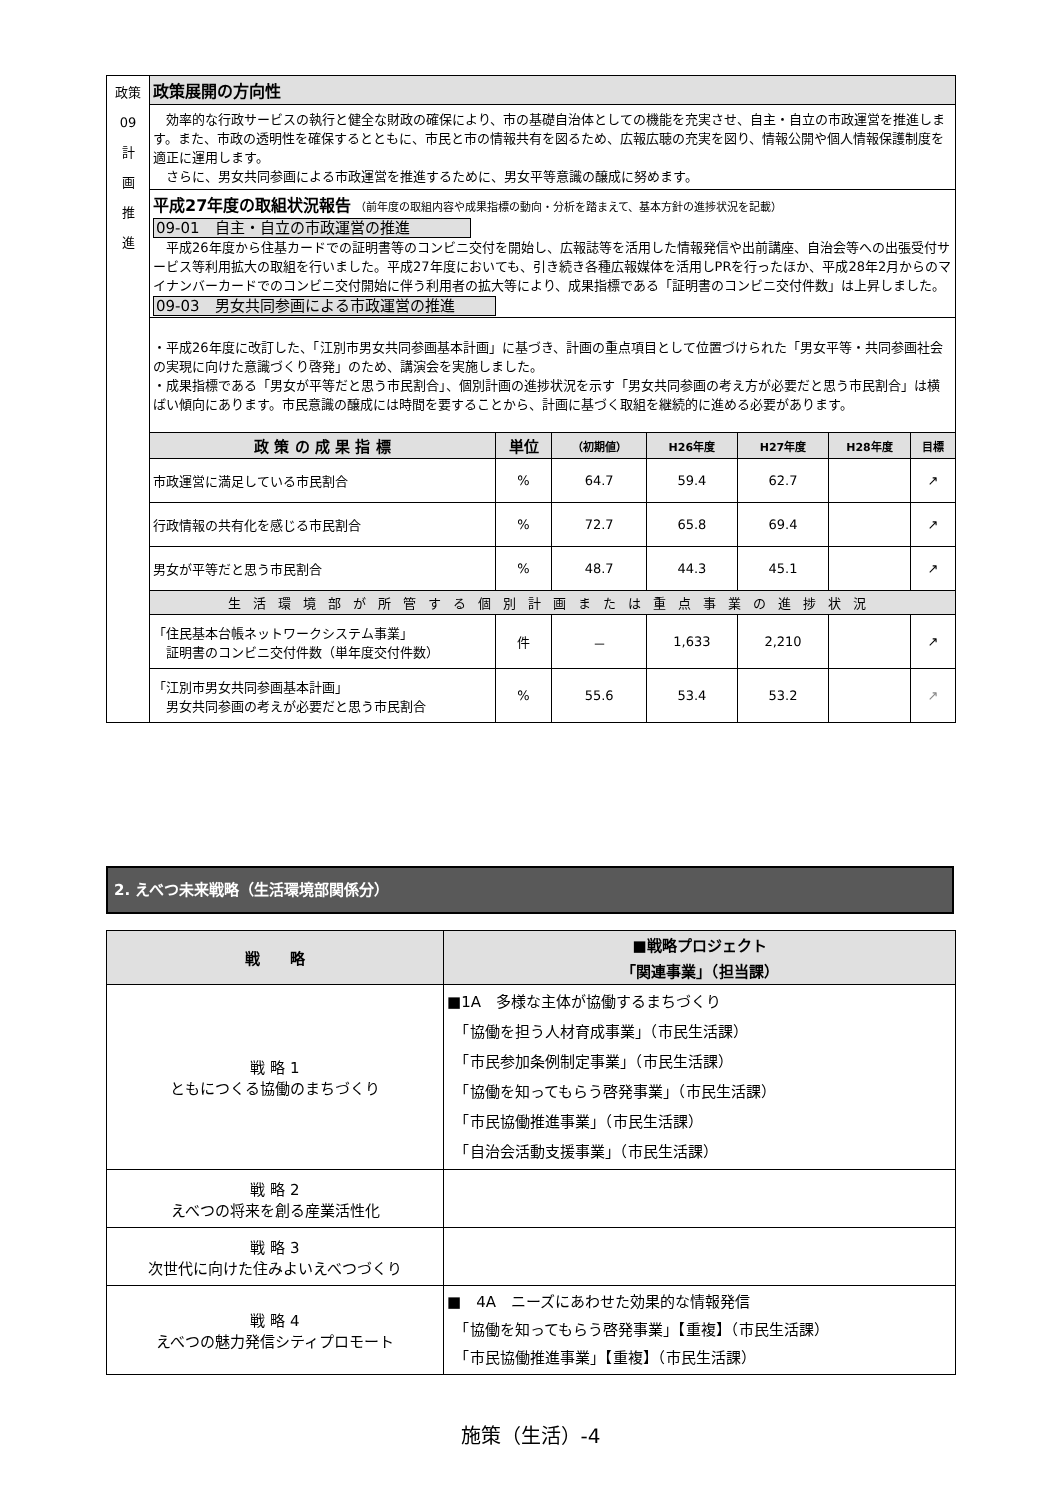| 政策 09 計 画 推 進 | 政策展開の方向性 | | | | | | |
| | 効率的な行政サービスの執行と健全な財政の確保により、市の基礎自治体としての機能を充実させ、自主・自立の市政運営を推進します。また、市政の透明性を確保するとともに、市民と市の情報共有を図るため、広報広聴の充実を図り、情報公開や個人情報保護制度を適正に運用します。 さらに、男女共同参画による市政運営を推進するために、男女平等意識の醸成に努めます。 | | | | | | |
| | 平成27年度の取組状況報告 （前年度の取組内容や成果指標の動向・分析を踏まえて、基本方針の進捗状況を記載） 09-01 自主・自立の市政運営の推進 平成26年度から住基カードでの証明書等のコンビニ交付を開始し、広報誌等を活用した情報発信や出前講座、自治会等への出張受付サービス等利用拡大の取組を行いました。平成27年度においても、引き続き各種広報媒体を活用しPRを行ったほか、平成28年2月からのマイナンバーカードでのコンビニ交付開始に伴う利用者の拡大等により、成果指標である「証明書のコンビニ交付件数」は上昇しました。 09-03 男女共同参画による市政運営の推進 | | | | | | |
| | ・平成26年度に改訂した、「江別市男女共同参画基本計画」に基づき、計画の重点項目として位置づけられた「男女平等・共同参画社会の実現に向けた意識づくり啓発」のため、講演会を実施しました。 ・成果指標である「男女が平等だと思う市民割合」、個別計画の進捗状況を示す「男女共同参画の考え方が必要だと思う市民割合」は横ばい傾向にあります。市民意識の醸成には時間を要することから、計画に基づく取組を継続的に進める必要があります。 | | | | | | |
| | 政 策 の 成 果 指 標 | 単位 | （初期値） | H26年度 | H27年度 | H28年度 | 目標 |
| | 市政運営に満足している市民割合 | % | 64.7 | 59.4 | 62.7 | | ↗ |
| | 行政情報の共有化を感じる市民割合 | % | 72.7 | 65.8 | 69.4 | | ↗ |
| | 男女が平等だと思う市民割合 | % | 48.7 | 44.3 | 45.1 | | ↗ |
| | 生活環境部が所管する個別計画または重点事業の進捗状況 | | | | | | |
| | 「住民基本台帳ネットワークシステム事業」 証明書のコンビニ交付件数（単年度交付件数） | 件 | － | 1,633 | 2,210 | | ↗ |
| | 「江別市男女共同参画基本計画」 男女共同参画の考えが必要だと思う市民割合 | % | 55.6 | 53.4 | 53.2 | | ↗ |
2. えべつ未来戦略（生活環境部関係分）
| 戦 略 | ■戦略プロジェクト 「関連事業」（担当課） |
| --- | --- |
| 戦 略 1 ともにつくる協働のまちづくり | ■1A 多様な主体が協働するまちづくり 「協働を担う人材育成事業」（市民生活課） 「市民参加条例制定事業」（市民生活課） 「協働を知ってもらう啓発事業」（市民生活課） 「市民協働推進事業」（市民生活課） 「自治会活動支援事業」（市民生活課） |
| 戦 略 2 えべつの将来を創る産業活性化 | |
| 戦 略 3 次世代に向けた住みよいえべつづくり | |
| 戦 略 4 えべつの魅力発信シティプロモート | ■ 4A ニーズにあわせた効果的な情報発信 「協働を知ってもらう啓発事業」【重複】（市民生活課） 「市民協働推進事業」【重複】（市民生活課） |
施策（生活）-4